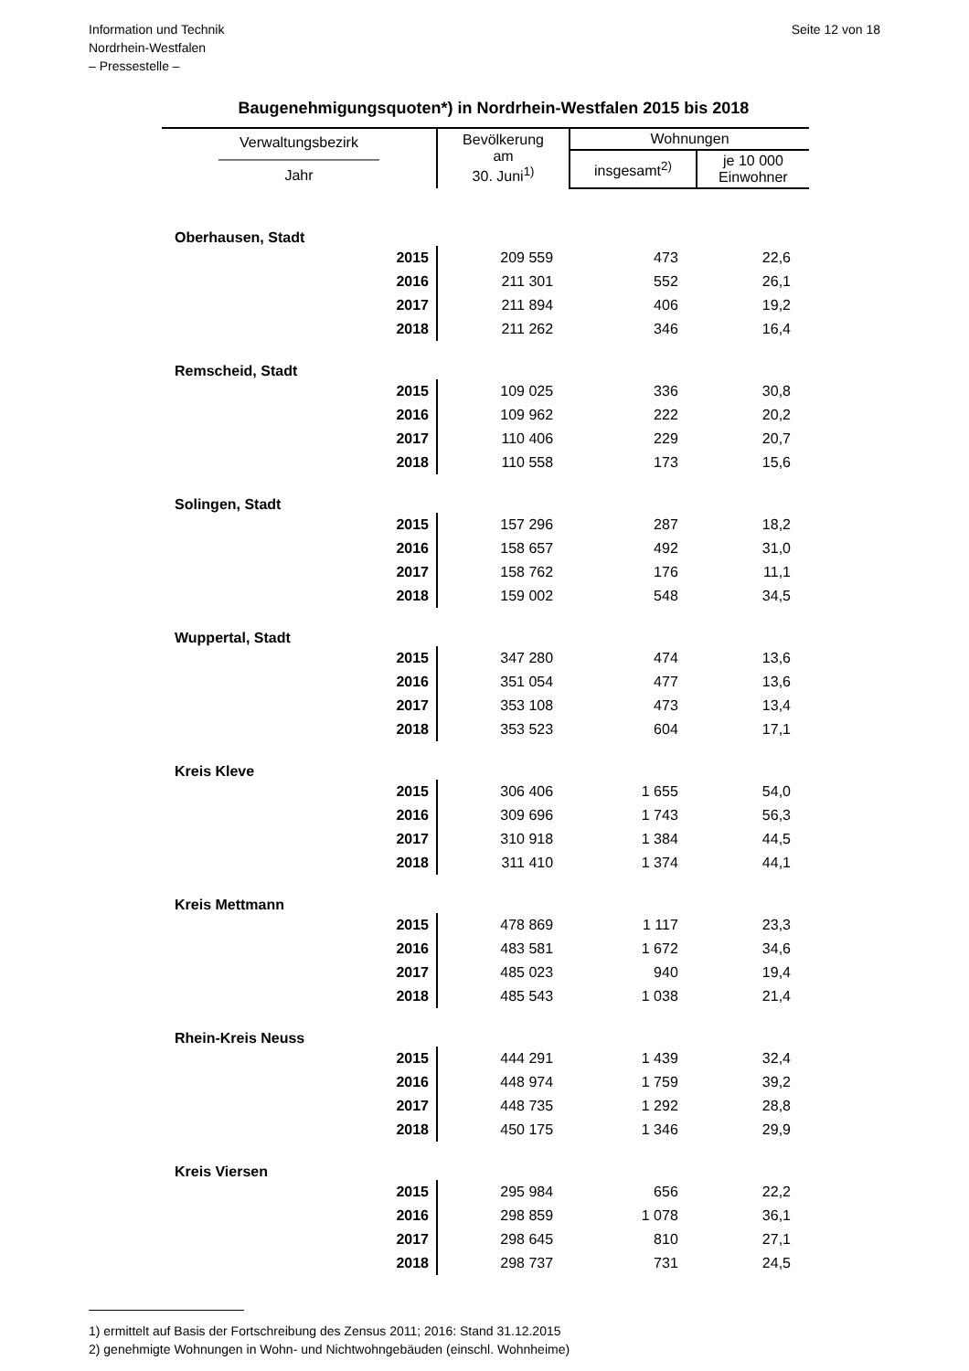Information und Technik
Nordrhein-Westfalen
– Pressestelle –
Seite 12 von 18
Baugenehmigungsquoten*) in Nordrhein-Westfalen 2015 bis 2018
| Verwaltungsbezirk ——————————— Jahr | Bevölkerung am 30. Juni<sup>1)</sup> | Wohnungen | |
| --- | --- | --- | --- |
| | | insgesamt<sup>2)</sup> | je 10 000 Einwohner |
| Oberhausen, Stadt | | | |
| 2015 | 209 559 | 473 | 22,6 |
| 2016 | 211 301 | 552 | 26,1 |
| 2017 | 211 894 | 406 | 19,2 |
| 2018 | 211 262 | 346 | 16,4 |
| Remscheid, Stadt | | | |
| 2015 | 109 025 | 336 | 30,8 |
| 2016 | 109 962 | 222 | 20,2 |
| 2017 | 110 406 | 229 | 20,7 |
| 2018 | 110 558 | 173 | 15,6 |
| Solingen, Stadt | | | |
| 2015 | 157 296 | 287 | 18,2 |
| 2016 | 158 657 | 492 | 31,0 |
| 2017 | 158 762 | 176 | 11,1 |
| 2018 | 159 002 | 548 | 34,5 |
| Wuppertal, Stadt | | | |
| 2015 | 347 280 | 474 | 13,6 |
| 2016 | 351 054 | 477 | 13,6 |
| 2017 | 353 108 | 473 | 13,4 |
| 2018 | 353 523 | 604 | 17,1 |
| Kreis Kleve | | | |
| 2015 | 306 406 | 1 655 | 54,0 |
| 2016 | 309 696 | 1 743 | 56,3 |
| 2017 | 310 918 | 1 384 | 44,5 |
| 2018 | 311 410 | 1 374 | 44,1 |
| Kreis Mettmann | | | |
| 2015 | 478 869 | 1 117 | 23,3 |
| 2016 | 483 581 | 1 672 | 34,6 |
| 2017 | 485 023 | 940 | 19,4 |
| 2018 | 485 543 | 1 038 | 21,4 |
| Rhein-Kreis Neuss | | | |
| 2015 | 444 291 | 1 439 | 32,4 |
| 2016 | 448 974 | 1 759 | 39,2 |
| 2017 | 448 735 | 1 292 | 28,8 |
| 2018 | 450 175 | 1 346 | 29,9 |
| Kreis Viersen | | | |
| 2015 | 295 984 | 656 | 22,2 |
| 2016 | 298 859 | 1 078 | 36,1 |
| 2017 | 298 645 | 810 | 27,1 |
| 2018 | 298 737 | 731 | 24,5 |
1) ermittelt auf Basis der Fortschreibung des Zensus 2011; 2016: Stand 31.12.2015
2) genehmigte Wohnungen in Wohn- und Nichtwohngebäuden (einschl. Wohnheime)